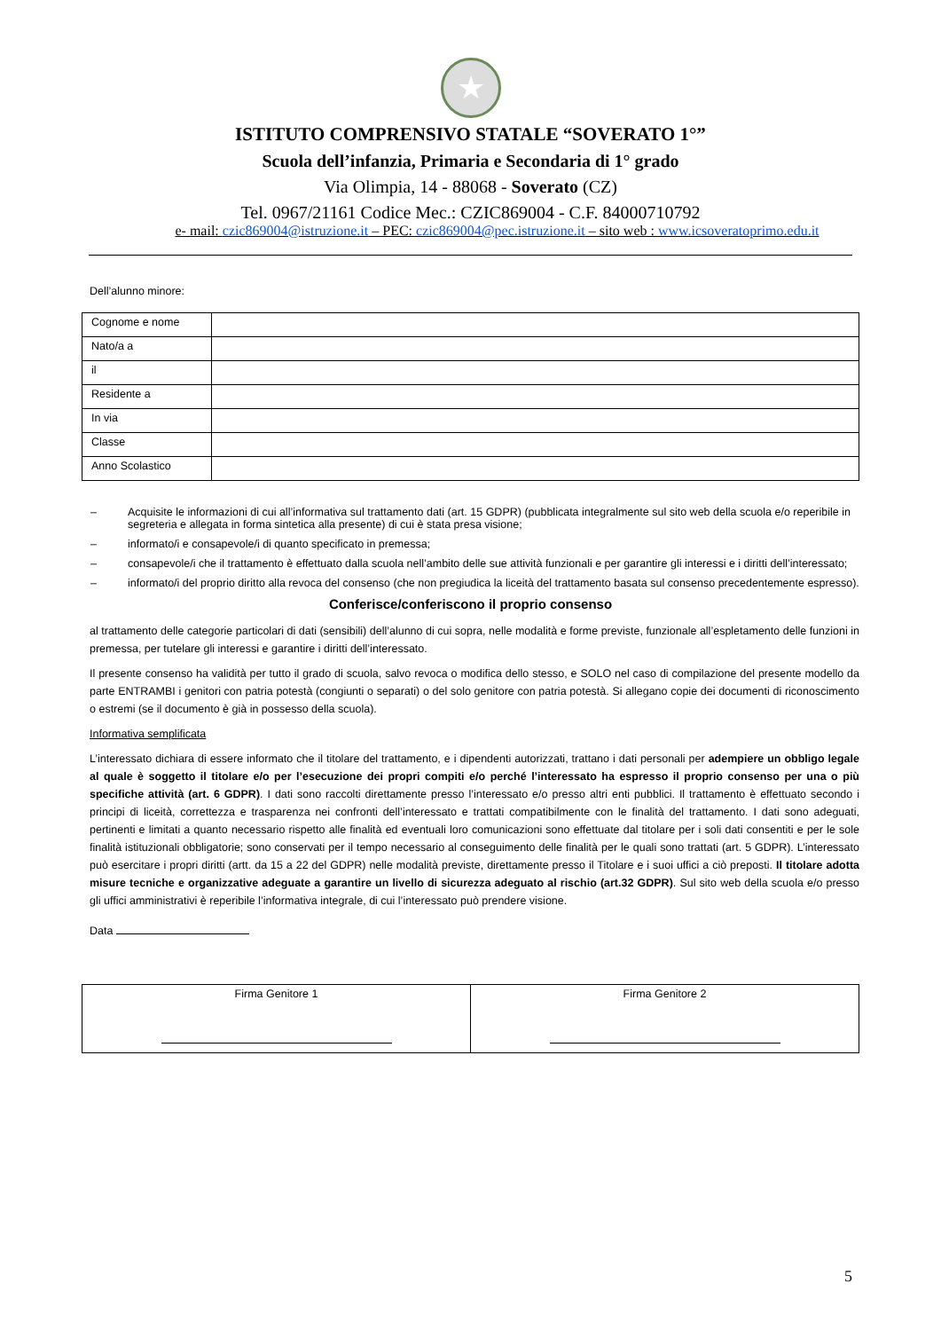★
ISTITUTO COMPRENSIVO STATALE “SOVERATO 1°”
Scuola dell’infanzia, Primaria e Secondaria di 1° grado
Via Olimpia, 14 - 88068 - Soverato (CZ)
Tel. 0967/21161 Codice Mec.: CZIC869004 - C.F. 84000710792
e- mail: czic869004@istruzione.it – PEC: czic869004@pec.istruzione.it – sito web : www.icsoveratoprimo.edu.it
Dell’alunno minore:
| Cognome e nome | |
| Nato/a a | |
| il | |
| Residente a | |
| In via | |
| Classe | |
| Anno Scolastico | |
– Acquisite le informazioni di cui all’informativa sul trattamento dati (art. 15 GDPR) (pubblicata integralmente sul sito web della scuola e/o reperibile in segreteria e allegata in forma sintetica alla presente) di cui è stata presa visione;
– informato/i e consapevole/i di quanto specificato in premessa;
– consapevole/i che il trattamento è effettuato dalla scuola nell’ambito delle sue attività funzionali e per garantire gli interessi e i diritti dell’interessato;
– informato/i del proprio diritto alla revoca del consenso (che non pregiudica la liceità del trattamento basata sul consenso precedentemente espresso).
Conferisce/conferiscono il proprio consenso
al trattamento delle categorie particolari di dati (sensibili) dell’alunno di cui sopra, nelle modalità e forme previste, funzionale all’espletamento delle funzioni in premessa, per tutelare gli interessi e garantire i diritti dell’interessato.
Il presente consenso ha validità per tutto il grado di scuola, salvo revoca o modifica dello stesso, e SOLO nel caso di compilazione del presente modello da parte ENTRAMBI i genitori con patria potestà (congiunti o separati) o del solo genitore con patria potestà. Si allegano copie dei documenti di riconoscimento o estremi (se il documento è già in possesso della scuola).
Informativa semplificata
L’interessato dichiara di essere informato che il titolare del trattamento, e i dipendenti autorizzati, trattano i dati personali per adempiere un obbligo legale al quale è soggetto il titolare e/o per l’esecuzione dei propri compiti e/o perché l’interessato ha espresso il proprio consenso per una o più specifiche attività (art. 6 GDPR). I dati sono raccolti direttamente presso l’interessato e/o presso altri enti pubblici. Il trattamento è effettuato secondo i principi di liceità, correttezza e trasparenza nei confronti dell’interessato e trattati compatibilmente con le finalità del trattamento. I dati sono adeguati, pertinenti e limitati a quanto necessario rispetto alle finalità ed eventuali loro comunicazioni sono effettuate dal titolare per i soli dati consentiti e per le sole finalità istituzionali obbligatorie; sono conservati per il tempo necessario al conseguimento delle finalità per le quali sono trattati (art. 5 GDPR). L’interessato può esercitare i propri diritti (artt. da 15 a 22 del GDPR) nelle modalità previste, direttamente presso il Titolare e i suoi uffici a ciò preposti. Il titolare adotta misure tecniche e organizzative adeguate a garantire un livello di sicurezza adeguato al rischio (art.32 GDPR). Sul sito web della scuola e/o presso gli uffici amministrativi è reperibile l’informativa integrale, di cui l’interessato può prendere visione.
Data
| Firma Genitore 1 | Firma Genitore 2 |
5